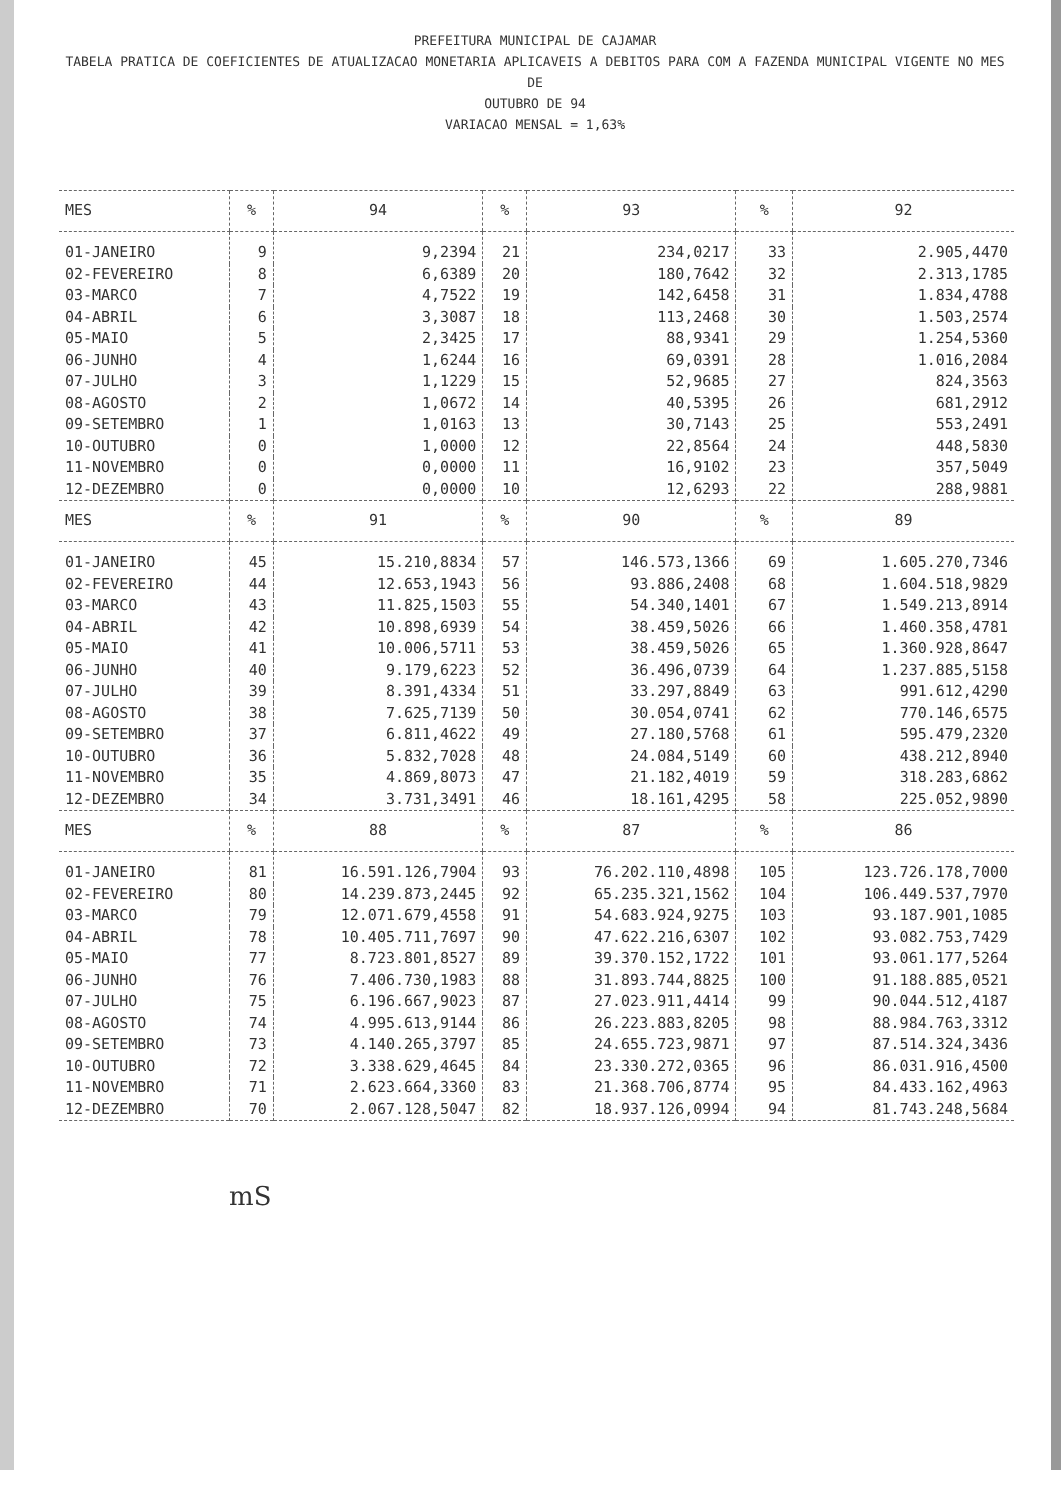PREFEITURA MUNICIPAL DE CAJAMAR
TABELA PRATICA DE COEFICIENTES DE ATUALIZACAO MONETARIA APLICAVEIS A DEBITOS PARA COM A FAZENDA MUNICIPAL VIGENTE NO MES DE
OUTUBRO DE 94
VARIACAO MENSAL = 1,63%
| MES | % | 94 | % | 93 | % | 92 |
| --- | --- | --- | --- | --- | --- | --- |
| 01-JANEIRO | 9 | 9,2394 | 21 | 234,0217 | 33 | 2.905,4470 |
| 02-FEVEREIRO | 8 | 6,6389 | 20 | 180,7642 | 32 | 2.313,1785 |
| 03-MARCO | 7 | 4,7522 | 19 | 142,6458 | 31 | 1.834,4788 |
| 04-ABRIL | 6 | 3,3087 | 18 | 113,2468 | 30 | 1.503,2574 |
| 05-MAIO | 5 | 2,3425 | 17 | 88,9341 | 29 | 1.254,5360 |
| 06-JUNHO | 4 | 1,6244 | 16 | 69,0391 | 28 | 1.016,2084 |
| 07-JULHO | 3 | 1,1229 | 15 | 52,9685 | 27 | 824,3563 |
| 08-AGOSTO | 2 | 1,0672 | 14 | 40,5395 | 26 | 681,2912 |
| 09-SETEMBRO | 1 | 1,0163 | 13 | 30,7143 | 25 | 553,2491 |
| 10-OUTUBRO | 0 | 1,0000 | 12 | 22,8564 | 24 | 448,5830 |
| 11-NOVEMBRO | 0 | 0,0000 | 11 | 16,9102 | 23 | 357,5049 |
| 12-DEZEMBRO | 0 | 0,0000 | 10 | 12,6293 | 22 | 288,9881 |
| MES | % | 91 | % | 90 | % | 89 |
| 01-JANEIRO | 45 | 15.210,8834 | 57 | 146.573,1366 | 69 | 1.605.270,7346 |
| 02-FEVEREIRO | 44 | 12.653,1943 | 56 | 93.886,2408 | 68 | 1.604.518,9829 |
| 03-MARCO | 43 | 11.825,1503 | 55 | 54.340,1401 | 67 | 1.549.213,8914 |
| 04-ABRIL | 42 | 10.898,6939 | 54 | 38.459,5026 | 66 | 1.460.358,4781 |
| 05-MAIO | 41 | 10.006,5711 | 53 | 38.459,5026 | 65 | 1.360.928,8647 |
| 06-JUNHO | 40 | 9.179,6223 | 52 | 36.496,0739 | 64 | 1.237.885,5158 |
| 07-JULHO | 39 | 8.391,4334 | 51 | 33.297,8849 | 63 | 991.612,4290 |
| 08-AGOSTO | 38 | 7.625,7139 | 50 | 30.054,0741 | 62 | 770.146,6575 |
| 09-SETEMBRO | 37 | 6.811,4622 | 49 | 27.180,5768 | 61 | 595.479,2320 |
| 10-OUTUBRO | 36 | 5.832,7028 | 48 | 24.084,5149 | 60 | 438.212,8940 |
| 11-NOVEMBRO | 35 | 4.869,8073 | 47 | 21.182,4019 | 59 | 318.283,6862 |
| 12-DEZEMBRO | 34 | 3.731,3491 | 46 | 18.161,4295 | 58 | 225.052,9890 |
| MES | % | 88 | % | 87 | % | 86 |
| 01-JANEIRO | 81 | 16.591.126,7904 | 93 | 76.202.110,4898 | 105 | 123.726.178,7000 |
| 02-FEVEREIRO | 80 | 14.239.873,2445 | 92 | 65.235.321,1562 | 104 | 106.449.537,7970 |
| 03-MARCO | 79 | 12.071.679,4558 | 91 | 54.683.924,9275 | 103 | 93.187.901,1085 |
| 04-ABRIL | 78 | 10.405.711,7697 | 90 | 47.622.216,6307 | 102 | 93.082.753,7429 |
| 05-MAIO | 77 | 8.723.801,8527 | 89 | 39.370.152,1722 | 101 | 93.061.177,5264 |
| 06-JUNHO | 76 | 7.406.730,1983 | 88 | 31.893.744,8825 | 100 | 91.188.885,0521 |
| 07-JULHO | 75 | 6.196.667,9023 | 87 | 27.023.911,4414 | 99 | 90.044.512,4187 |
| 08-AGOSTO | 74 | 4.995.613,9144 | 86 | 26.223.883,8205 | 98 | 88.984.763,3312 |
| 09-SETEMBRO | 73 | 4.140.265,3797 | 85 | 24.655.723,9871 | 97 | 87.514.324,3436 |
| 10-OUTUBRO | 72 | 3.338.629,4645 | 84 | 23.330.272,0365 | 96 | 86.031.916,4500 |
| 11-NOVEMBRO | 71 | 2.623.664,3360 | 83 | 21.368.706,8774 | 95 | 84.433.162,4963 |
| 12-DEZEMBRO | 70 | 2.067.128,5047 | 82 | 18.937.126,0994 | 94 | 81.743.248,5684 |
mS